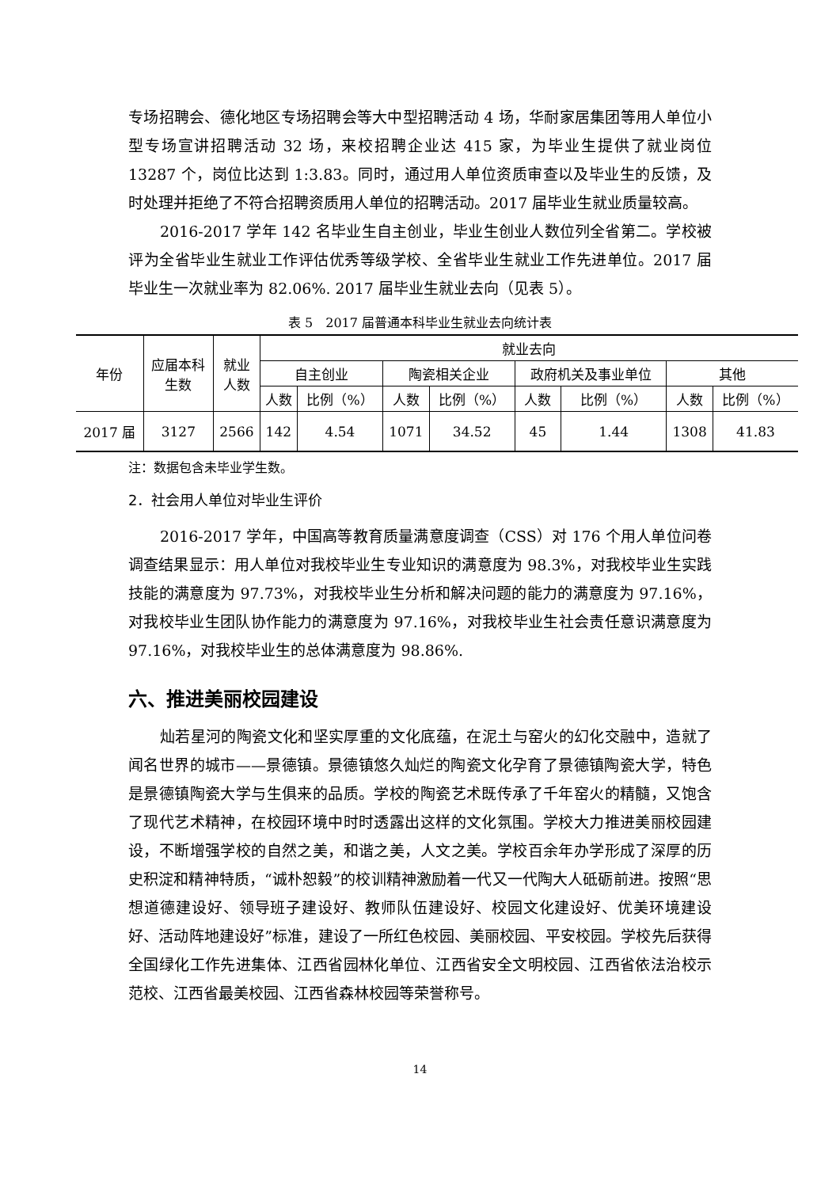专场招聘会、德化地区专场招聘会等大中型招聘活动 4 场，华耐家居集团等用人单位小型专场宣讲招聘活动 32 场，来校招聘企业达 415 家，为毕业生提供了就业岗位 13287 个，岗位比达到 1:3.83。同时，通过用人单位资质审查以及毕业生的反馈，及时处理并拒绝了不符合招聘资质用人单位的招聘活动。2017 届毕业生就业质量较高。
2016-2017 学年 142 名毕业生自主创业，毕业生创业人数位列全省第二。学校被评为全省毕业生就业工作评估优秀等级学校、全省毕业生就业工作先进单位。2017 届毕业生一次就业率为 82.06%. 2017 届毕业生就业去向（见表 5）。
表 5　2017 届普通本科毕业生就业去向统计表
| 年份 | 应届本科 生数 | 就业 人数 | 就业去向 | | | | | | | |
| --- | --- | --- | --- | --- | --- | --- | --- | --- | --- | --- |
| | | | 自主创业 | | 陶瓷相关企业 | | 政府机关及事业单位 | | 其他 | |
| | | | 人数 | 比例（%） | 人数 | 比例（%） | 人数 | 比例（%） | 人数 | 比例（%） |
| 2017 届 | 3127 | 2566 | 142 | 4.54 | 1071 | 34.52 | 45 | 1.44 | 1308 | 41.83 |
注：数据包含未毕业学生数。
2．社会用人单位对毕业生评价
2016-2017 学年，中国高等教育质量满意度调查（CSS）对 176 个用人单位问卷调查结果显示：用人单位对我校毕业生专业知识的满意度为 98.3%，对我校毕业生实践技能的满意度为 97.73%，对我校毕业生分析和解决问题的能力的满意度为 97.16%，对我校毕业生团队协作能力的满意度为 97.16%，对我校毕业生社会责任意识满意度为 97.16%，对我校毕业生的总体满意度为 98.86%.
六、推进美丽校园建设
灿若星河的陶瓷文化和坚实厚重的文化底蕴，在泥土与窑火的幻化交融中，造就了闻名世界的城市——景德镇。景德镇悠久灿烂的陶瓷文化孕育了景德镇陶瓷大学，特色是景德镇陶瓷大学与生俱来的品质。学校的陶瓷艺术既传承了千年窑火的精髓，又饱含了现代艺术精神，在校园环境中时时透露出这样的文化氛围。学校大力推进美丽校园建设，不断增强学校的自然之美，和谐之美，人文之美。学校百余年办学形成了深厚的历史积淀和精神特质，“诚朴恕毅”的校训精神激励着一代又一代陶大人砥砺前进。按照“思想道德建设好、领导班子建设好、教师队伍建设好、校园文化建设好、优美环境建设好、活动阵地建设好”标准，建设了一所红色校园、美丽校园、平安校园。学校先后获得全国绿化工作先进集体、江西省园林化单位、江西省安全文明校园、江西省依法治校示范校、江西省最美校园、江西省森林校园等荣誉称号。
14